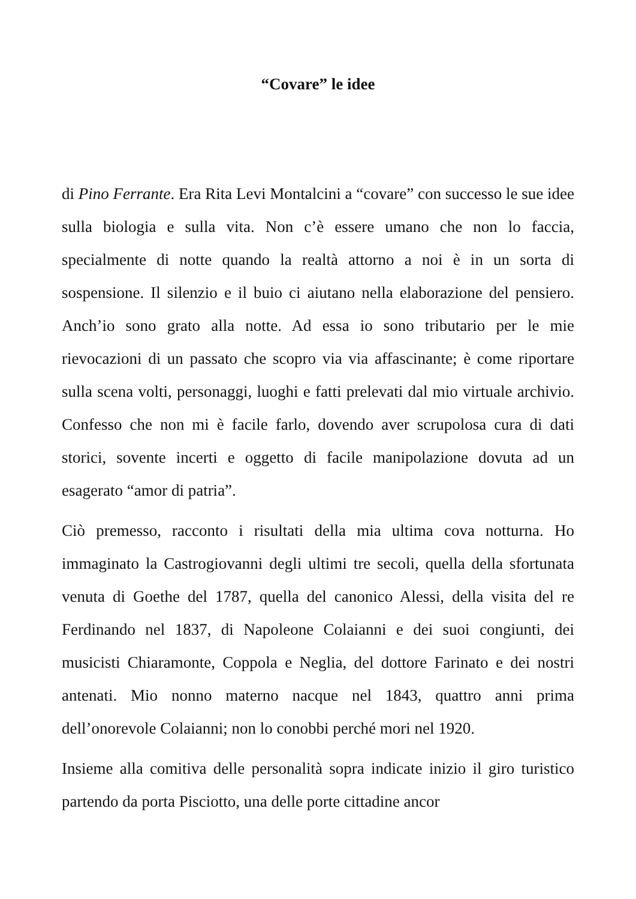“Covare” le idee
di Pino Ferrante. Era Rita Levi Montalcini a “covare” con successo le sue idee sulla biologia e sulla vita. Non c’è essere umano che non lo faccia, specialmente di notte quando la realtà attorno a noi è in un sorta di sospensione. Il silenzio e il buio ci aiutano nella elaborazione del pensiero. Anch’io sono grato alla notte. Ad essa io sono tributario per le mie rievocazioni di un passato che scopro via via affascinante; è come riportare sulla scena volti, personaggi, luoghi e fatti prelevati dal mio virtuale archivio. Confesso che non mi è facile farlo, dovendo aver scrupolosa cura di dati storici, sovente incerti e oggetto di facile manipolazione dovuta ad un esagerato “amor di patria”.
Ciò premesso, racconto i risultati della mia ultima cova notturna. Ho immaginato la Castrogiovanni degli ultimi tre secoli, quella della sfortunata venuta di Goethe del 1787, quella del canonico Alessi, della visita del re Ferdinando nel 1837, di Napoleone Colaianni e dei suoi congiunti, dei musicisti Chiaramonte, Coppola e Neglia, del dottore Farinato e dei nostri antenati. Mio nonno materno nacque nel 1843, quattro anni prima dell’onorevole Colaianni; non lo conobbi perché mori nel 1920.
Insieme alla comitiva delle personalità sopra indicate inizio il giro turistico partendo da porta Pisciotto, una delle porte cittadine ancor